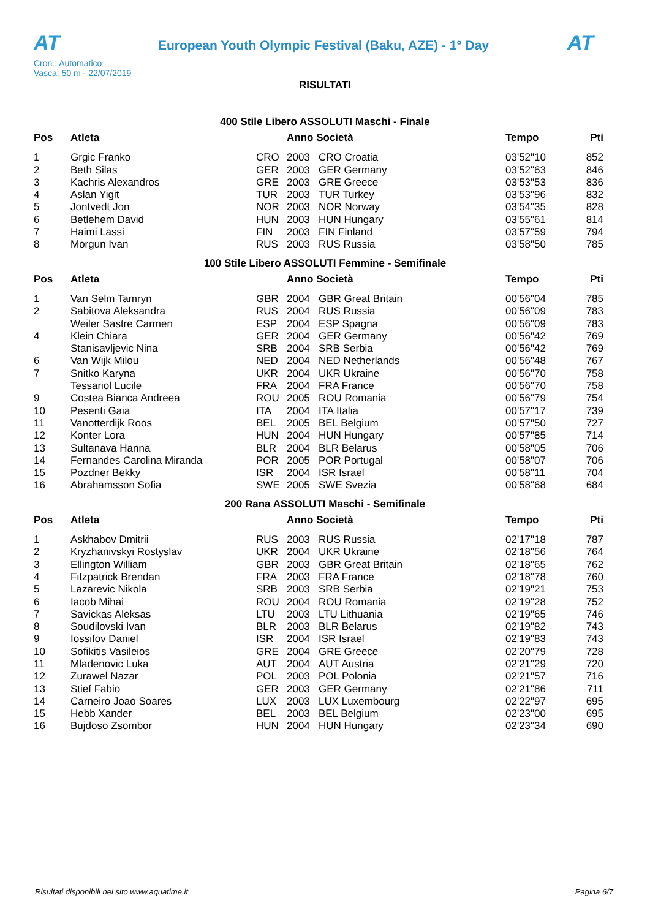AT
European Youth Olympic Festival (Baku, AZE) - 1° Day
AT
Cron.: Automatico
Vasca: 50 m - 22/07/2019
RISULTATI
400 Stile Libero ASSOLUTI Maschi - Finale
| Pos | Atleta | | Anno Società | | Tempo | Pti |
| --- | --- | --- | --- | --- | --- | --- |
| 1 | Grgic Franko | CRO | 2003 | CRO Croatia | 03'52"10 | 852 |
| 2 | Beth Silas | GER | 2003 | GER Germany | 03'52"63 | 846 |
| 3 | Kachris Alexandros | GRE | 2003 | GRE Greece | 03'53"53 | 836 |
| 4 | Aslan Yigit | TUR | 2003 | TUR Turkey | 03'53"96 | 832 |
| 5 | Jontvedt Jon | NOR | 2003 | NOR Norway | 03'54"35 | 828 |
| 6 | Betlehem David | HUN | 2003 | HUN Hungary | 03'55"61 | 814 |
| 7 | Haimi Lassi | FIN | 2003 | FIN Finland | 03'57"59 | 794 |
| 8 | Morgun Ivan | RUS | 2003 | RUS Russia | 03'58"50 | 785 |
100 Stile Libero ASSOLUTI Femmine - Semifinale
| Pos | Atleta | | Anno Società | | Tempo | Pti |
| --- | --- | --- | --- | --- | --- | --- |
| 1 | Van Selm Tamryn | GBR | 2004 | GBR Great Britain | 00'56"04 | 785 |
| 2 | Sabitova Aleksandra | RUS | 2004 | RUS Russia | 00'56"09 | 783 |
| | Weiler Sastre Carmen | ESP | 2004 | ESP Spagna | 00'56"09 | 783 |
| 4 | Klein Chiara | GER | 2004 | GER Germany | 00'56"42 | 769 |
| | Stanisavljevic Nina | SRB | 2004 | SRB Serbia | 00'56"42 | 769 |
| 6 | Van Wijk Milou | NED | 2004 | NED Netherlands | 00'56"48 | 767 |
| 7 | Snitko Karyna | UKR | 2004 | UKR Ukraine | 00'56"70 | 758 |
| | Tessariol Lucile | FRA | 2004 | FRA France | 00'56"70 | 758 |
| 9 | Costea Bianca Andreea | ROU | 2005 | ROU Romania | 00'56"79 | 754 |
| 10 | Pesenti Gaia | ITA | 2004 | ITA Italia | 00'57"17 | 739 |
| 11 | Vanotterdijk Roos | BEL | 2005 | BEL Belgium | 00'57"50 | 727 |
| 12 | Konter Lora | HUN | 2004 | HUN Hungary | 00'57"85 | 714 |
| 13 | Sultanava Hanna | BLR | 2004 | BLR Belarus | 00'58"05 | 706 |
| 14 | Fernandes Carolina Miranda | POR | 2005 | POR Portugal | 00'58"07 | 706 |
| 15 | Pozdner Bekky | ISR | 2004 | ISR Israel | 00'58"11 | 704 |
| 16 | Abrahamsson Sofia | SWE | 2005 | SWE Svezia | 00'58"68 | 684 |
200 Rana ASSOLUTI Maschi - Semifinale
| Pos | Atleta | | Anno Società | | Tempo | Pti |
| --- | --- | --- | --- | --- | --- | --- |
| 1 | Askhabov Dmitrii | RUS | 2003 | RUS Russia | 02'17"18 | 787 |
| 2 | Kryzhanivskyi Rostyslav | UKR | 2004 | UKR Ukraine | 02'18"56 | 764 |
| 3 | Ellington William | GBR | 2003 | GBR Great Britain | 02'18"65 | 762 |
| 4 | Fitzpatrick Brendan | FRA | 2003 | FRA France | 02'18"78 | 760 |
| 5 | Lazarevic Nikola | SRB | 2003 | SRB Serbia | 02'19"21 | 753 |
| 6 | Iacob Mihai | ROU | 2004 | ROU Romania | 02'19"28 | 752 |
| 7 | Savickas Aleksas | LTU | 2003 | LTU Lithuania | 02'19"65 | 746 |
| 8 | Soudilovski Ivan | BLR | 2003 | BLR Belarus | 02'19"82 | 743 |
| 9 | Iossifov Daniel | ISR | 2004 | ISR Israel | 02'19"83 | 743 |
| 10 | Sofikitis Vasileios | GRE | 2004 | GRE Greece | 02'20"79 | 728 |
| 11 | Mladenovic Luka | AUT | 2004 | AUT Austria | 02'21"29 | 720 |
| 12 | Zurawel Nazar | POL | 2003 | POL Polonia | 02'21"57 | 716 |
| 13 | Stief Fabio | GER | 2003 | GER Germany | 02'21"86 | 711 |
| 14 | Carneiro Joao Soares | LUX | 2003 | LUX Luxembourg | 02'22"97 | 695 |
| 15 | Hebb Xander | BEL | 2003 | BEL Belgium | 02'23"00 | 695 |
| 16 | Bujdoso Zsombor | HUN | 2004 | HUN Hungary | 02'23"34 | 690 |
Risultati disponibili nel sito www.aquatime.it Pagina 6/7